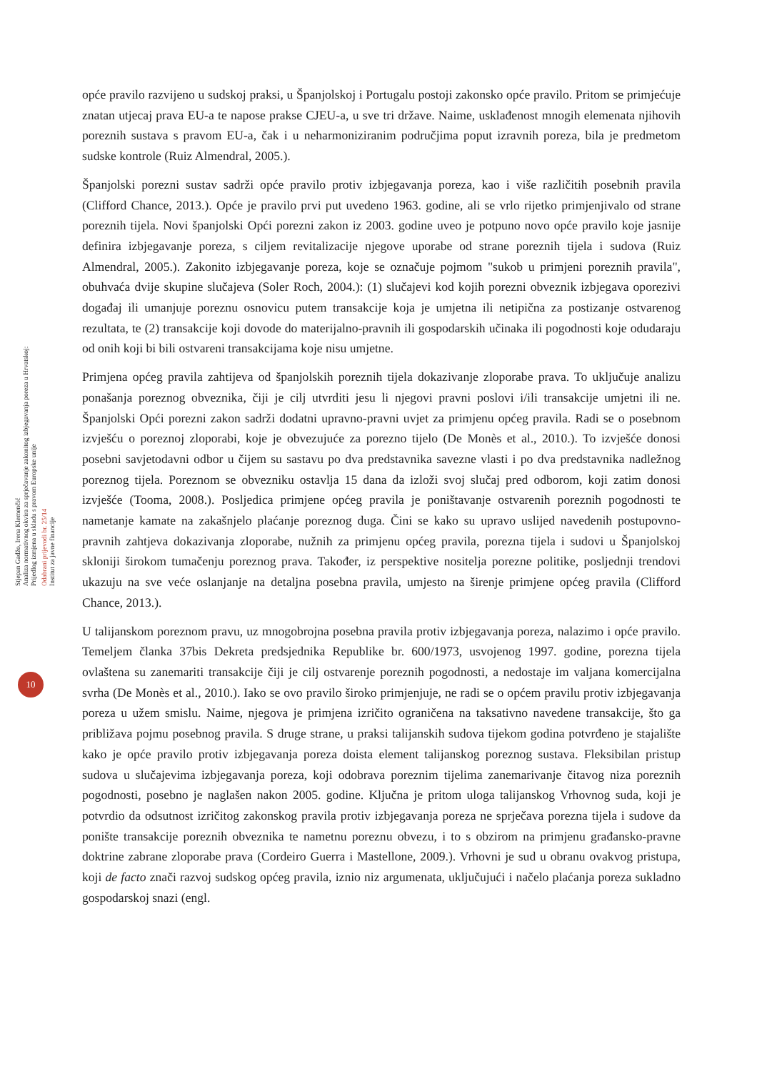Stjepan Gadžo, Irena Klemenčić
Analiza normativnog okvira za sprječavanje zakonitog izbjegavanja poreza u Hrvatskoj:
Prijedlog izmjena u skladu s pravom Europske unije
Odabrani prijevodi br. 25/14
Institut za javne financije
opće pravilo razvijeno u sudskoj praksi, u Španjolskoj i Portugalu postoji zakonsko opće pravilo. Pritom se primjećuje znatan utjecaj prava EU-a te napose prakse CJEU-a, u sve tri države. Naime, usklađenost mnogih elemenata njihovih poreznih sustava s pravom EU-a, čak i u neharmoniziranim područjima poput izravnih poreza, bila je predmetom sudske kontrole (Ruiz Almendral, 2005.).
Španjolski porezni sustav sadrži opće pravilo protiv izbjegavanja poreza, kao i više različitih posebnih pravila (Clifford Chance, 2013.). Opće je pravilo prvi put uvedeno 1963. godine, ali se vrlo rijetko primjenjivalo od strane poreznih tijela. Novi španjolski Opći porezni zakon iz 2003. godine uveo je potpuno novo opće pravilo koje jasnije definira izbjegavanje poreza, s ciljem revitalizacije njegove uporabe od strane poreznih tijela i sudova (Ruiz Almendral, 2005.). Zakonito izbjegavanje poreza, koje se označuje pojmom "sukob u primjeni poreznih pravila", obuhvaća dvije skupine slučajeva (Soler Roch, 2004.): (1) slučajevi kod kojih porezni obveznik izbjegava oporezivi događaj ili umanjuje poreznu osnovicu putem transakcije koja je umjetna ili netipična za postizanje ostvarenog rezultata, te (2) transakcije koji dovode do materijalno-pravnih ili gospodarskih učinaka ili pogodnosti koje odudaraju od onih koji bi bili ostvareni transakcijama koje nisu umjetne.
Primjena općeg pravila zahtijeva od španjolskih poreznih tijela dokazivanje zloporabe prava. To uključuje analizu ponašanja poreznog obveznika, čiji je cilj utvrditi jesu li njegovi pravni poslovi i/ili transakcije umjetni ili ne. Španjolski Opći porezni zakon sadrži dodatni upravno-pravni uvjet za primjenu općeg pravila. Radi se o posebnom izvješću o poreznoj zloporabi, koje je obvezujuće za porezno tijelo (De Monès et al., 2010.). To izvješće donosi posebni savjetodavni odbor u čijem su sastavu po dva predstavnika savezne vlasti i po dva predstavnika nadležnog poreznog tijela. Poreznom se obvezniku ostavlja 15 dana da izloži svoj slučaj pred odborom, koji zatim donosi izvješće (Tooma, 2008.). Posljedica primjene općeg pravila je poništavanje ostvarenih poreznih pogodnosti te nametanje kamate na zakašnjelo plaćanje poreznog duga. Čini se kako su upravo uslijed navedenih postupovno-pravnih zahtjeva dokazivanja zloporabe, nužnih za primjenu općeg pravila, porezna tijela i sudovi u Španjolskoj skloniji širokom tumačenju poreznog prava. Također, iz perspektive nositelja porezne politike, posljednji trendovi ukazuju na sve veće oslanjanje na detaljna posebna pravila, umjesto na širenje primjene općeg pravila (Clifford Chance, 2013.).
U talijanskom poreznom pravu, uz mnogobrojna posebna pravila protiv izbjegavanja poreza, nalazimo i opće pravilo. Temeljem članka 37bis Dekreta predsjednika Republike br. 600/1973, usvojenog 1997. godine, porezna tijela ovlaštena su zanemariti transakcije čiji je cilj ostvarenje poreznih pogodnosti, a nedostaje im valjana komercijalna svrha (De Monès et al., 2010.). Iako se ovo pravilo široko primjenjuje, ne radi se o općem pravilu protiv izbjegavanja poreza u užem smislu. Naime, njegova je primjena izričito ograničena na taksativno navedene transakcije, što ga približava pojmu posebnog pravila. S druge strane, u praksi talijanskih sudova tijekom godina potvrđeno je stajalište kako je opće pravilo protiv izbjegavanja poreza doista element talijanskog poreznog sustava. Fleksibilan pristup sudova u slučajevima izbjegavanja poreza, koji odobrava poreznim tijelima zanemarivanje čitavog niza poreznih pogodnosti, posebno je naglašen nakon 2005. godine. Ključna je pritom uloga talijanskog Vrhovnog suda, koji je potvrdio da odsutnost izričitog zakonskog pravila protiv izbjegavanja poreza ne sprječava porezna tijela i sudove da ponište transakcije poreznih obveznika te nametnu poreznu obvezu, i to s obzirom na primjenu građansko-pravne doktrine zabrane zloporabe prava (Cordeiro Guerra i Mastellone, 2009.). Vrhovni je sud u obranu ovakvog pristupa, koji de facto znači razvoj sudskog općeg pravila, iznio niz argumenata, uključujući i načelo plaćanja poreza sukladno gospodarskoj snazi (engl.
10